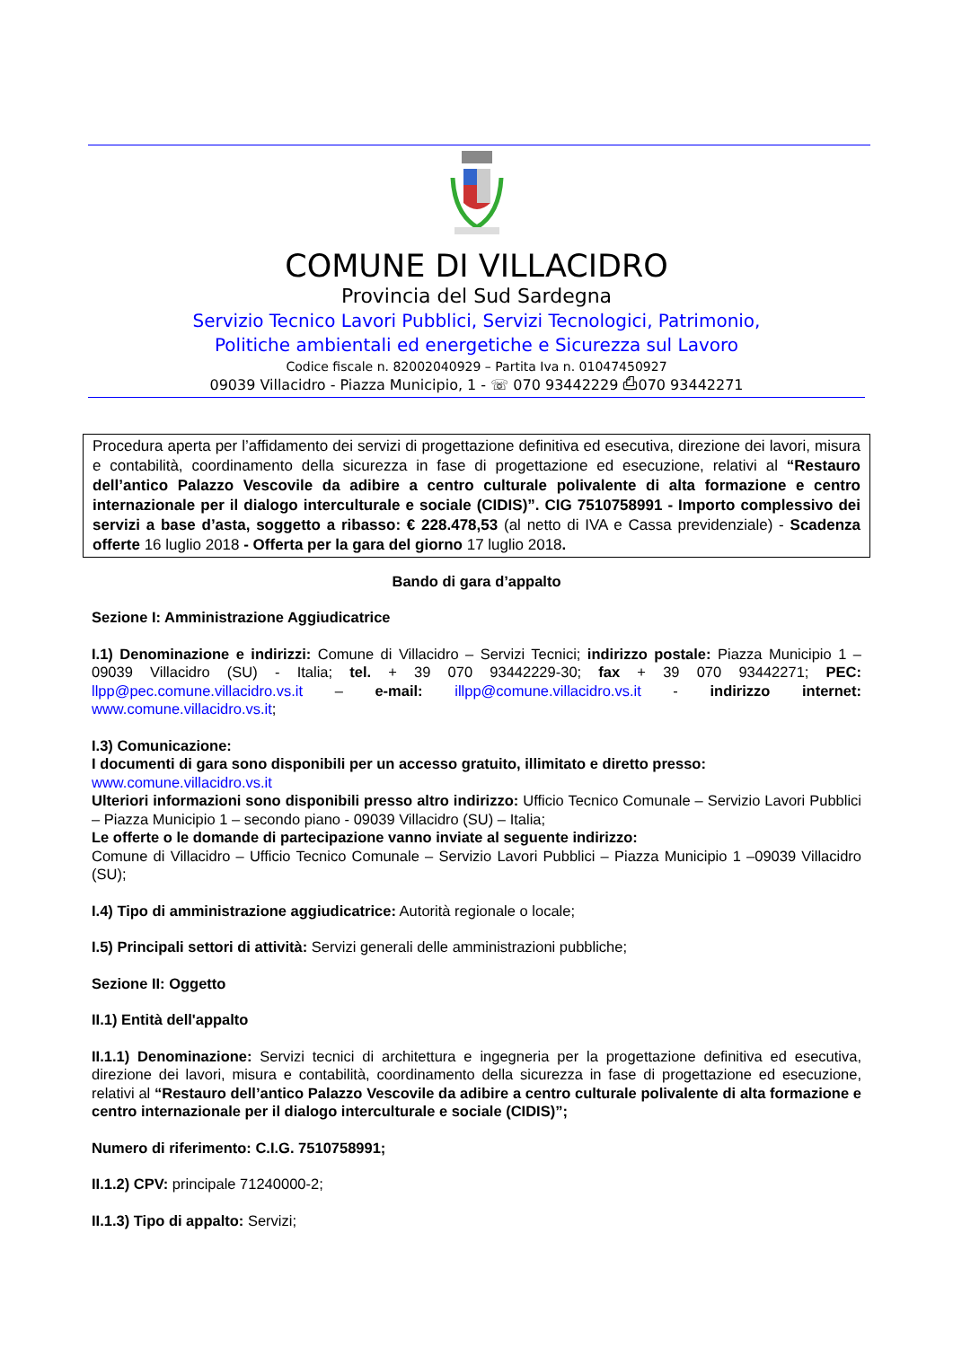COMUNE DI VILLACIDRO
Provincia del Sud Sardegna
Servizio Tecnico Lavori Pubblici, Servizi Tecnologici, Patrimonio,
Politiche ambientali ed energetiche e Sicurezza sul Lavoro
Codice fiscale n. 82002040929 – Partita Iva n. 01047450927
09039 Villacidro - Piazza Municipio, 1 - ☏ 070 93442229 ⎙070 93442271
Procedura aperta per l’affidamento dei servizi di progettazione definitiva ed esecutiva, direzione dei lavori, misura e contabilità, coordinamento della sicurezza in fase di progettazione ed esecuzione, relativi al “Restauro dell’antico Palazzo Vescovile da adibire a centro culturale polivalente di alta formazione e centro internazionale per il dialogo interculturale e sociale (CIDIS)”. CIG 7510758991 - Importo complessivo dei servizi a base d’asta, soggetto a ribasso: € 228.478,53 (al netto di IVA e Cassa previdenziale) - Scadenza offerte 16 luglio 2018 - Offerta per la gara del giorno 17 luglio 2018.
Bando di gara d’appalto
Sezione I: Amministrazione Aggiudicatrice
I.1) Denominazione e indirizzi: Comune di Villacidro – Servizi Tecnici; indirizzo postale: Piazza Municipio 1 – 09039 Villacidro (SU) - Italia; tel. + 39 070 93442229-30; fax + 39 070 93442271; PEC: llpp@pec.comune.villacidro.vs.it – e-mail: illpp@comune.villacidro.vs.it - indirizzo internet: www.comune.villacidro.vs.it;
I.3) Comunicazione:
I documenti di gara sono disponibili per un accesso gratuito, illimitato e diretto presso:
www.comune.villacidro.vs.it
Ulteriori informazioni sono disponibili presso altro indirizzo: Ufficio Tecnico Comunale – Servizio Lavori Pubblici – Piazza Municipio 1 – secondo piano - 09039 Villacidro (SU) – Italia;
Le offerte o le domande di partecipazione vanno inviate al seguente indirizzo:
Comune di Villacidro – Ufficio Tecnico Comunale – Servizio Lavori Pubblici – Piazza Municipio 1 –09039 Villacidro (SU);
I.4) Tipo di amministrazione aggiudicatrice: Autorità regionale o locale;
I.5) Principali settori di attività: Servizi generali delle amministrazioni pubbliche;
Sezione II: Oggetto
II.1) Entità dell'appalto
II.1.1) Denominazione: Servizi tecnici di architettura e ingegneria per la progettazione definitiva ed esecutiva, direzione dei lavori, misura e contabilità, coordinamento della sicurezza in fase di progettazione ed esecuzione, relativi al “Restauro dell’antico Palazzo Vescovile da adibire a centro culturale polivalente di alta formazione e centro internazionale per il dialogo interculturale e sociale (CIDIS)”;
Numero di riferimento: C.I.G. 7510758991;
II.1.2) CPV: principale 71240000-2;
II.1.3) Tipo di appalto: Servizi;